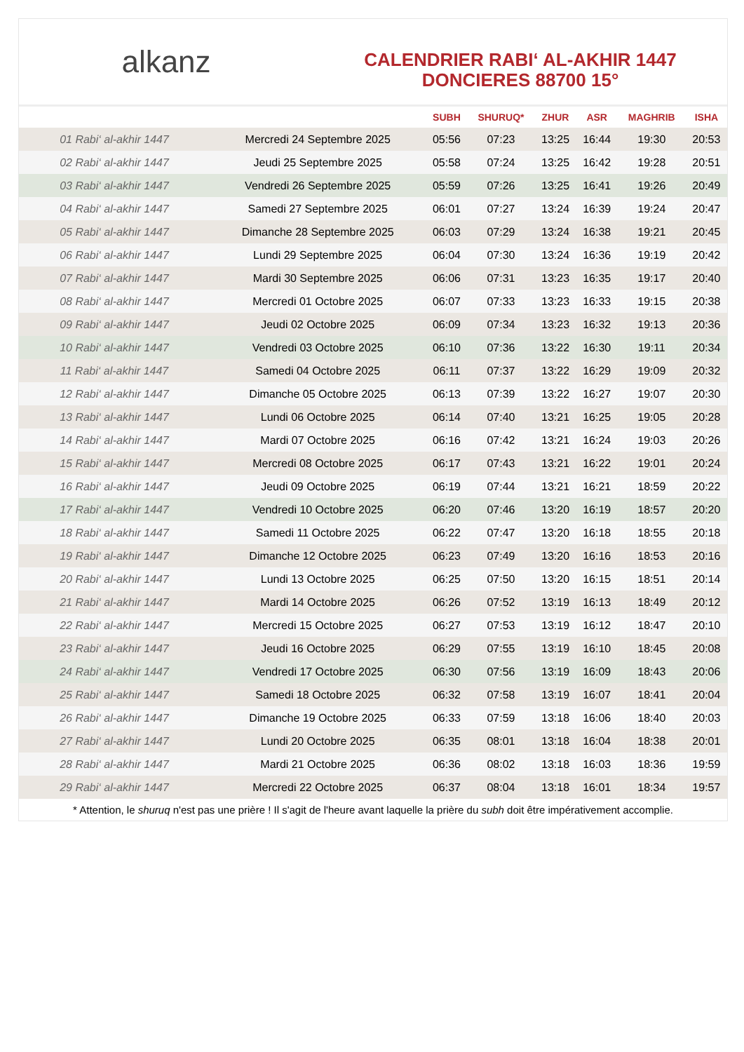alkanz
CALENDRIER RABI‘ AL-AKHIR 1447
DONCIERES 88700 15°
| | | SUBH | SHURUQ* | ZHUR | ASR | MAGHRIB | ISHA |
| --- | --- | --- | --- | --- | --- | --- | --- |
| 01 Rabi‘ al-akhir 1447 | Mercredi 24 Septembre 2025 | 05:56 | 07:23 | 13:25 | 16:44 | 19:30 | 20:53 |
| 02 Rabi‘ al-akhir 1447 | Jeudi 25 Septembre 2025 | 05:58 | 07:24 | 13:25 | 16:42 | 19:28 | 20:51 |
| 03 Rabi‘ al-akhir 1447 | Vendredi 26 Septembre 2025 | 05:59 | 07:26 | 13:25 | 16:41 | 19:26 | 20:49 |
| 04 Rabi‘ al-akhir 1447 | Samedi 27 Septembre 2025 | 06:01 | 07:27 | 13:24 | 16:39 | 19:24 | 20:47 |
| 05 Rabi‘ al-akhir 1447 | Dimanche 28 Septembre 2025 | 06:03 | 07:29 | 13:24 | 16:38 | 19:21 | 20:45 |
| 06 Rabi‘ al-akhir 1447 | Lundi 29 Septembre 2025 | 06:04 | 07:30 | 13:24 | 16:36 | 19:19 | 20:42 |
| 07 Rabi‘ al-akhir 1447 | Mardi 30 Septembre 2025 | 06:06 | 07:31 | 13:23 | 16:35 | 19:17 | 20:40 |
| 08 Rabi‘ al-akhir 1447 | Mercredi 01 Octobre 2025 | 06:07 | 07:33 | 13:23 | 16:33 | 19:15 | 20:38 |
| 09 Rabi‘ al-akhir 1447 | Jeudi 02 Octobre 2025 | 06:09 | 07:34 | 13:23 | 16:32 | 19:13 | 20:36 |
| 10 Rabi‘ al-akhir 1447 | Vendredi 03 Octobre 2025 | 06:10 | 07:36 | 13:22 | 16:30 | 19:11 | 20:34 |
| 11 Rabi‘ al-akhir 1447 | Samedi 04 Octobre 2025 | 06:11 | 07:37 | 13:22 | 16:29 | 19:09 | 20:32 |
| 12 Rabi‘ al-akhir 1447 | Dimanche 05 Octobre 2025 | 06:13 | 07:39 | 13:22 | 16:27 | 19:07 | 20:30 |
| 13 Rabi‘ al-akhir 1447 | Lundi 06 Octobre 2025 | 06:14 | 07:40 | 13:21 | 16:25 | 19:05 | 20:28 |
| 14 Rabi‘ al-akhir 1447 | Mardi 07 Octobre 2025 | 06:16 | 07:42 | 13:21 | 16:24 | 19:03 | 20:26 |
| 15 Rabi‘ al-akhir 1447 | Mercredi 08 Octobre 2025 | 06:17 | 07:43 | 13:21 | 16:22 | 19:01 | 20:24 |
| 16 Rabi‘ al-akhir 1447 | Jeudi 09 Octobre 2025 | 06:19 | 07:44 | 13:21 | 16:21 | 18:59 | 20:22 |
| 17 Rabi‘ al-akhir 1447 | Vendredi 10 Octobre 2025 | 06:20 | 07:46 | 13:20 | 16:19 | 18:57 | 20:20 |
| 18 Rabi‘ al-akhir 1447 | Samedi 11 Octobre 2025 | 06:22 | 07:47 | 13:20 | 16:18 | 18:55 | 20:18 |
| 19 Rabi‘ al-akhir 1447 | Dimanche 12 Octobre 2025 | 06:23 | 07:49 | 13:20 | 16:16 | 18:53 | 20:16 |
| 20 Rabi‘ al-akhir 1447 | Lundi 13 Octobre 2025 | 06:25 | 07:50 | 13:20 | 16:15 | 18:51 | 20:14 |
| 21 Rabi‘ al-akhir 1447 | Mardi 14 Octobre 2025 | 06:26 | 07:52 | 13:19 | 16:13 | 18:49 | 20:12 |
| 22 Rabi‘ al-akhir 1447 | Mercredi 15 Octobre 2025 | 06:27 | 07:53 | 13:19 | 16:12 | 18:47 | 20:10 |
| 23 Rabi‘ al-akhir 1447 | Jeudi 16 Octobre 2025 | 06:29 | 07:55 | 13:19 | 16:10 | 18:45 | 20:08 |
| 24 Rabi‘ al-akhir 1447 | Vendredi 17 Octobre 2025 | 06:30 | 07:56 | 13:19 | 16:09 | 18:43 | 20:06 |
| 25 Rabi‘ al-akhir 1447 | Samedi 18 Octobre 2025 | 06:32 | 07:58 | 13:19 | 16:07 | 18:41 | 20:04 |
| 26 Rabi‘ al-akhir 1447 | Dimanche 19 Octobre 2025 | 06:33 | 07:59 | 13:18 | 16:06 | 18:40 | 20:03 |
| 27 Rabi‘ al-akhir 1447 | Lundi 20 Octobre 2025 | 06:35 | 08:01 | 13:18 | 16:04 | 18:38 | 20:01 |
| 28 Rabi‘ al-akhir 1447 | Mardi 21 Octobre 2025 | 06:36 | 08:02 | 13:18 | 16:03 | 18:36 | 19:59 |
| 29 Rabi‘ al-akhir 1447 | Mercredi 22 Octobre 2025 | 06:37 | 08:04 | 13:18 | 16:01 | 18:34 | 19:57 |
* Attention, le shuruq n'est pas une prière ! Il s'agit de l'heure avant laquelle la prière du subh doit être impérativement accomplie.